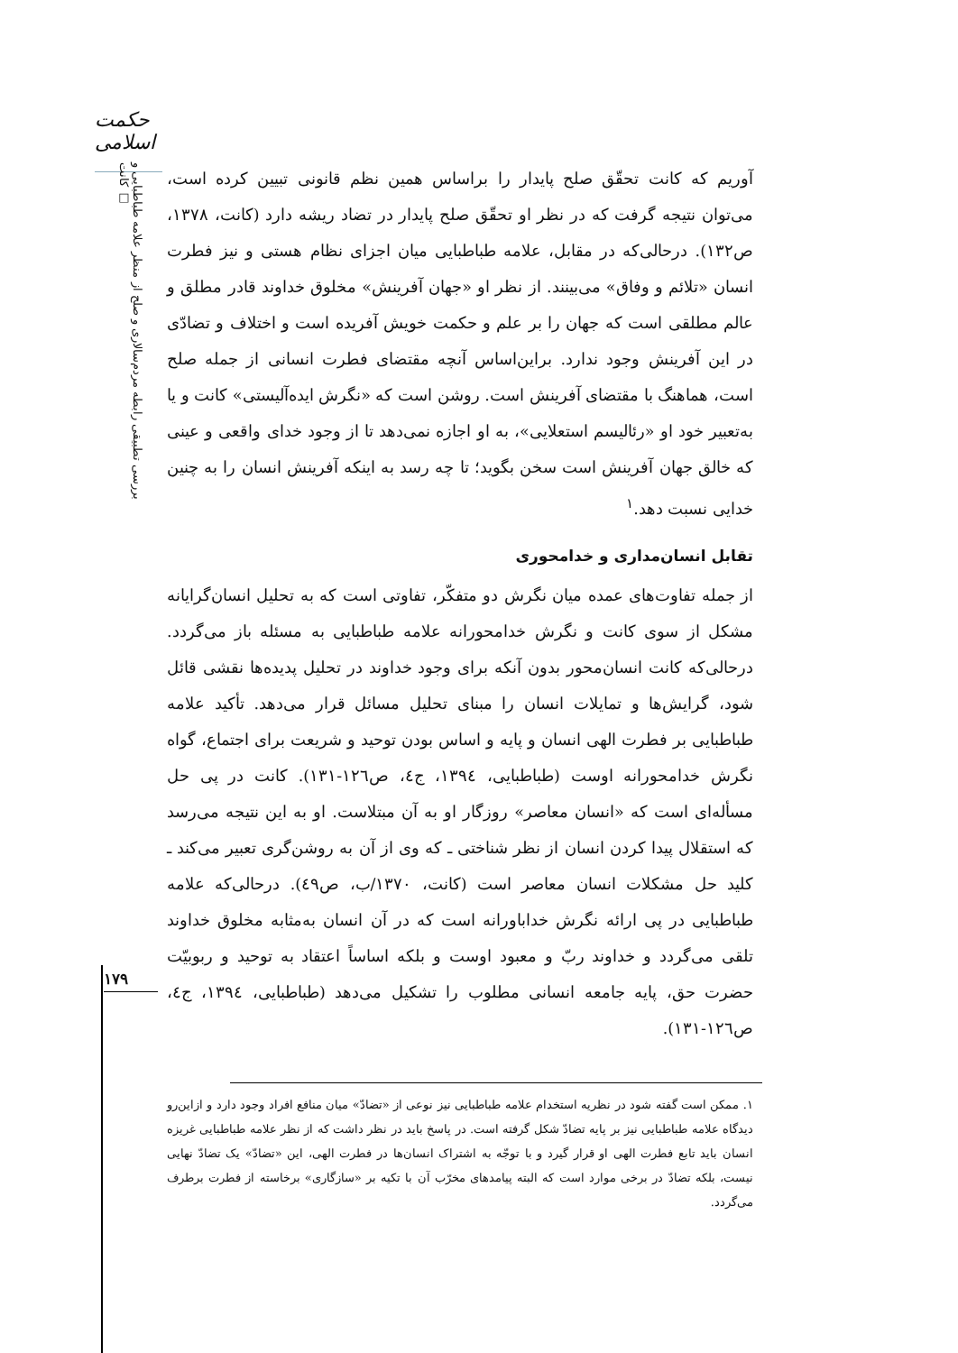حکمت اسلامی
بررسی تطبیقی رابطه مردم‌سالاری و صلح از منظر علامه طباطبایی و کانت □
آوریم که کانت تحقّق صلح پایدار را براساس همین نظم قانونی تبیین کرده است، می‌توان نتیجه گرفت که در نظر او تحقّق صلح پایدار در تضاد ریشه دارد (کانت، ۱۳۷۸، ص۱۳۲). درحالی‌که در مقابل، علامه طباطبایی میان اجزای نظام هستی و نیز فطرت انسان «تلائم و وفاق» می‌بینند. از نظر او «جهان آفرینش» مخلوق خداوند قادر مطلق و عالم مطلقی است که جهان را بر علم و حکمت خویش آفریده است و اختلاف و تضادّی در این آفرینش وجود ندارد. براین‌اساس آنچه مقتضای فطرت انسانی از جمله صلح است، هماهنگ با مقتضای آفرینش است. روشن است که «نگرش ایده‌آلیستی» کانت و یا به‌تعبیر خود او «رئالیسم استعلایی»، به او اجازه نمی‌دهد تا از وجود خدای واقعی و عینی که خالق جهان آفرینش است سخن بگوید؛ تا چه رسد به اینکه آفرینش انسان را به چنین خدایی نسبت دهد.<sup>۱</sup>
تقابل انسان‌مداری و خدامحوری
از جمله تفاوت‌های عمده میان نگرش دو متفکّر، تفاوتی است که به تحلیل انسان‌گرایانه مشکل از سوی کانت و نگرش خدامحورانه علامه طباطبایی به مسئله باز می‌گردد. درحالی‌که کانت انسان‌محور بدون آنکه برای وجود خداوند در تحلیل پدیده‌ها نقشی قائل شود، گرایش‌ها و تمایلات انسان را مبنای تحلیل مسائل قرار می‌دهد. تأکید علامه طباطبایی بر فطرت الهی انسان و پایه و اساس بودن توحید و شریعت برای اجتماع، گواه نگرش خدامحورانه اوست (طباطبایی، ۱۳۹٤، ج٤، ص۱۲٦-۱۳۱). کانت در پی حل مسأله‌ای است که «انسان معاصر» روزگار او به آن مبتلاست. او به این نتیجه می‌رسد که استقلال پیدا کردن انسان از نظر شناختی ـ که وی از آن به روشن‌گری تعبیر می‌کند ـ کلید حل مشکلات انسان معاصر است (کانت، ۱۳۷۰/ب، ص٤۹). درحالی‌که علامه طباطبایی در پی ارائه نگرش خداباورانه است که در آن انسان به‌مثابه مخلوق خداوند تلقی می‌گردد و خداوند ربّ و معبود اوست و بلکه اساساً اعتقاد به توحید و ربوبیّت حضرت حق، پایه جامعه انسانی مطلوب را تشکیل می‌دهد (طباطبایی، ۱۳۹٤، ج٤، ص۱۲٦-۱۳۱).
۱. ممکن است گفته شود در نظریه استخدام علامه طباطبایی نیز نوعی از «تضادّ» میان منافع افراد وجود دارد و ازاین‌رو دیدگاه علامه طباطبایی نیز بر پایه تضادّ شکل گرفته است. در پاسخ باید در نظر داشت که از نظر علامه طباطبایی غریزه انسان باید تابع فطرت الهی او قرار گیرد و با توجّه به اشتراک انسان‌ها در فطرت الهی، این «تضادّ» یک تضادّ نهایی نیست، بلکه تضادّ در برخی موارد است که البته پیامدهای مخرّب آن با تکیه بر «سازگاری» برخاسته از فطرت برطرف می‌گردد.
۱۷۹